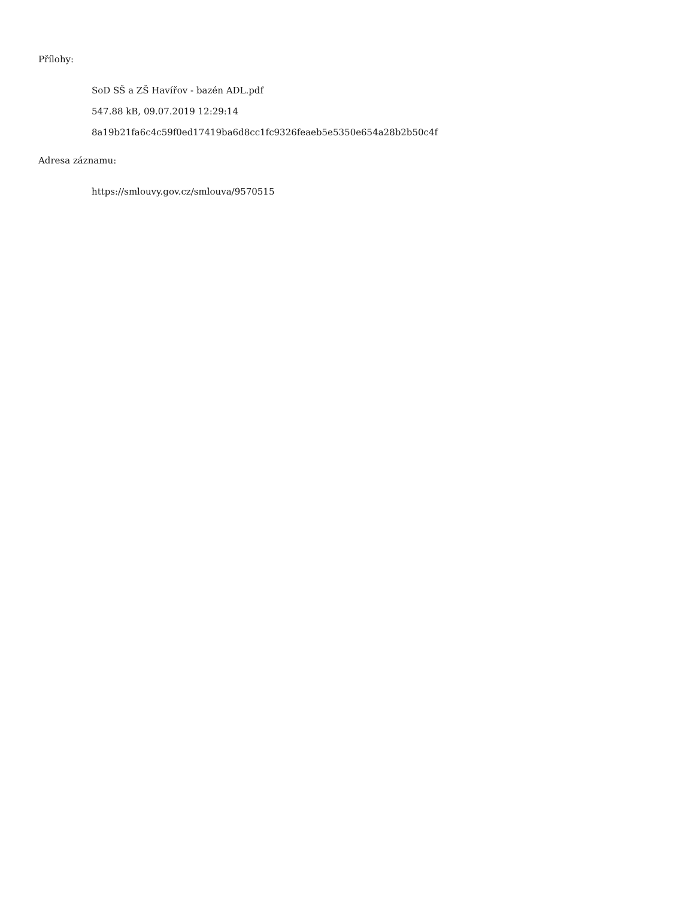Přílohy:
SoD SŠ a ZŠ Havířov - bazén ADL.pdf
547.88 kB, 09.07.2019 12:29:14
8a19b21fa6c4c59f0ed17419ba6d8cc1fc9326feaeb5e5350e654a28b2b50c4f
Adresa záznamu:
https://smlouvy.gov.cz/smlouva/9570515